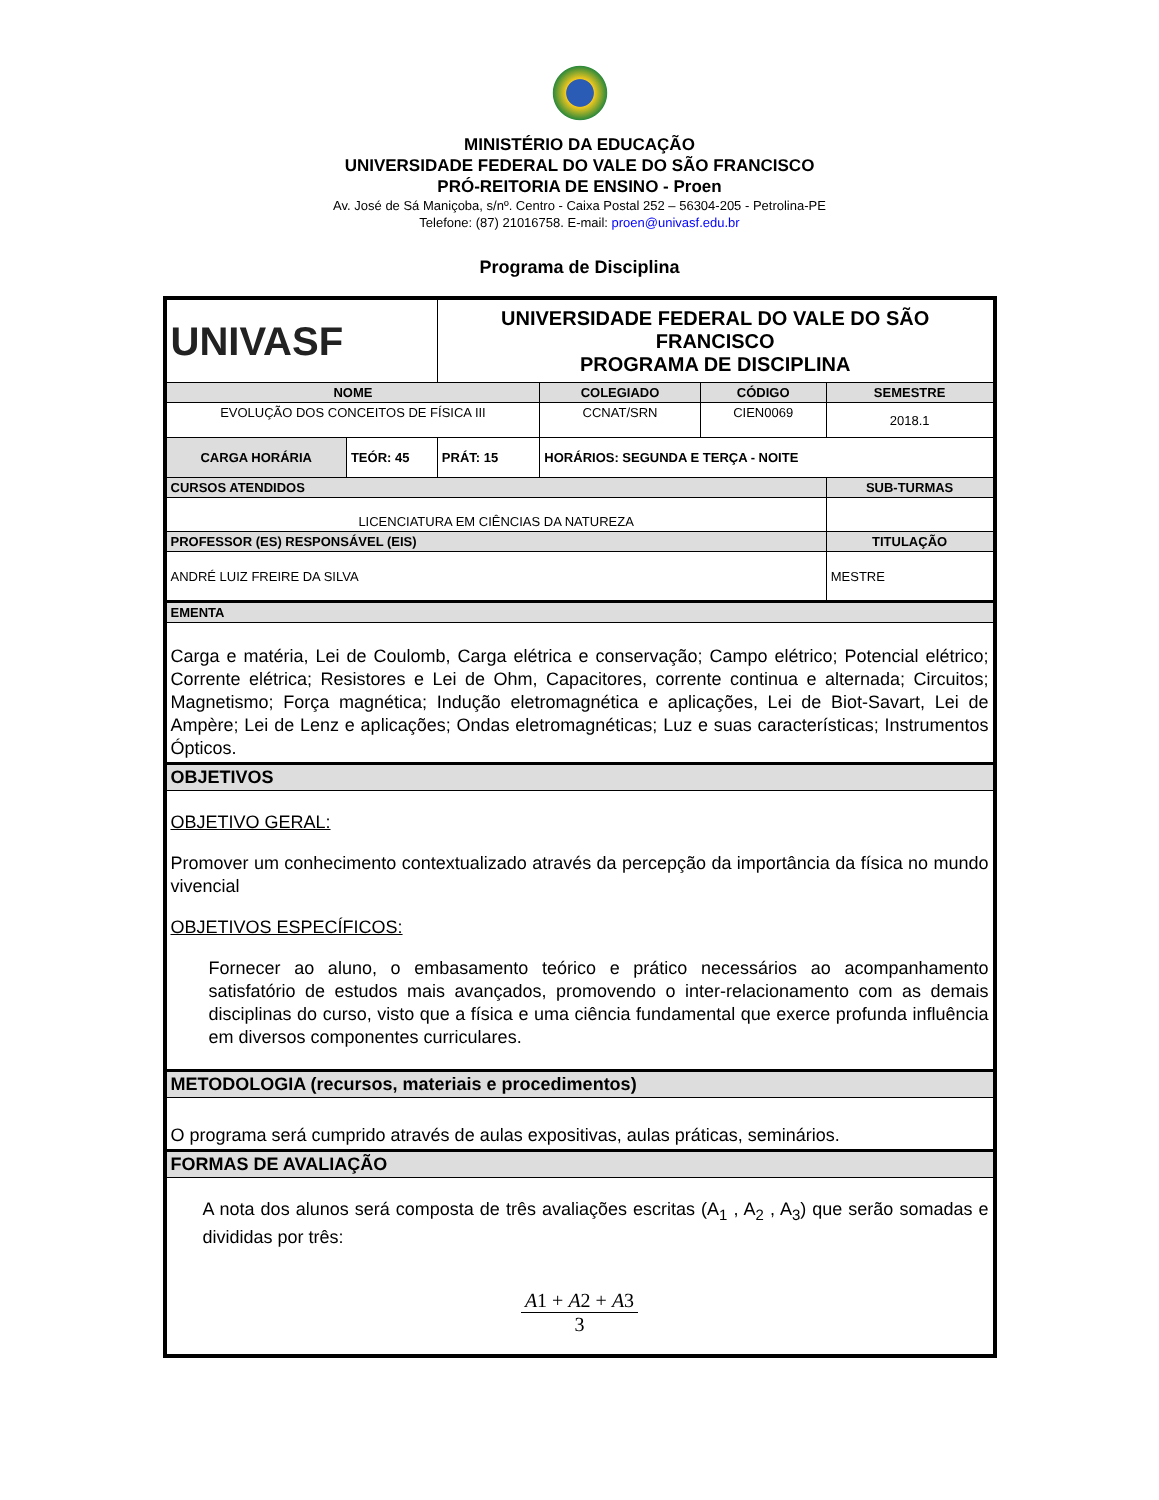MINISTÉRIO DA EDUCAÇÃO
UNIVERSIDADE FEDERAL DO VALE DO SÃO FRANCISCO
PRÓ-REITORIA DE ENSINO - Proen
Av. José de Sá Maniçoba, s/nº. Centro - Caixa Postal 252 – 56304-205 - Petrolina-PE
Telefone: (87) 21016758. E-mail: proen@univasf.edu.br
Programa de Disciplina
| UNIVASF | | UNIVERSIDADE FEDERAL DO VALE DO SÃO FRANCISCO PROGRAMA DE DISCIPLINA | | | | |
| NOME | | | | COLEGIADO | CÓDIGO | SEMESTRE |
| EVOLUÇÃO DOS CONCEITOS DE FÍSICA III | | | | CCNAT/SRN | CIEN0069 | 2018.1 |
| CARGA HORÁRIA | TEÓR: 45 | PRÁT: 15 | HORÁRIOS: SEGUNDA E TERÇA - NOITE | | | |
| CURSOS ATENDIDOS | | | | | | SUB-TURMAS |
| LICENCIATURA EM CIÊNCIAS DA NATUREZA | | | | | | |
| PROFESSOR (ES) RESPONSÁVEL (EIS) | | | | | | TITULAÇÃO |
| ANDRÉ LUIZ FREIRE DA SILVA | | | | | | MESTRE |
| EMENTA | | | | | | |
| Carga e matéria, Lei de Coulomb, Carga elétrica e conservação; Campo elétrico; Potencial elétrico; Corrente elétrica; Resistores e Lei de Ohm, Capacitores, corrente continua e alternada; Circuitos; Magnetismo; Força magnética; Indução eletromagnética e aplicações, Lei de Biot-Savart, Lei de Ampère; Lei de Lenz e aplicações; Ondas eletromagnéticas; Luz e suas características; Instrumentos Ópticos. | | | | | | |
| OBJETIVOS | | | | | | |
| OBJETIVO GERAL: Promover um conhecimento contextualizado através da percepção da importância da física no mundo vivencial OBJETIVOS ESPECÍFICOS: Fornecer ao aluno, o embasamento teórico e prático necessários ao acompanhamento satisfatório de estudos mais avançados, promovendo o inter-relacionamento com as demais disciplinas do curso, visto que a física e uma ciência fundamental que exerce profunda influência em diversos componentes curriculares. | | | | | | |
| METODOLOGIA (recursos, materiais e procedimentos) | | | | | | |
| O programa será cumprido através de aulas expositivas, aulas práticas, seminários. | | | | | | |
| FORMAS DE AVALIAÇÃO | | | | | | |
| A nota dos alunos será composta de três avaliações escritas (A<sub>1</sub> , A<sub>2</sub> , A<sub>3</sub>) que serão somadas e divididas por três: A 1 + A 2 + A 3 3 | | | | | | |